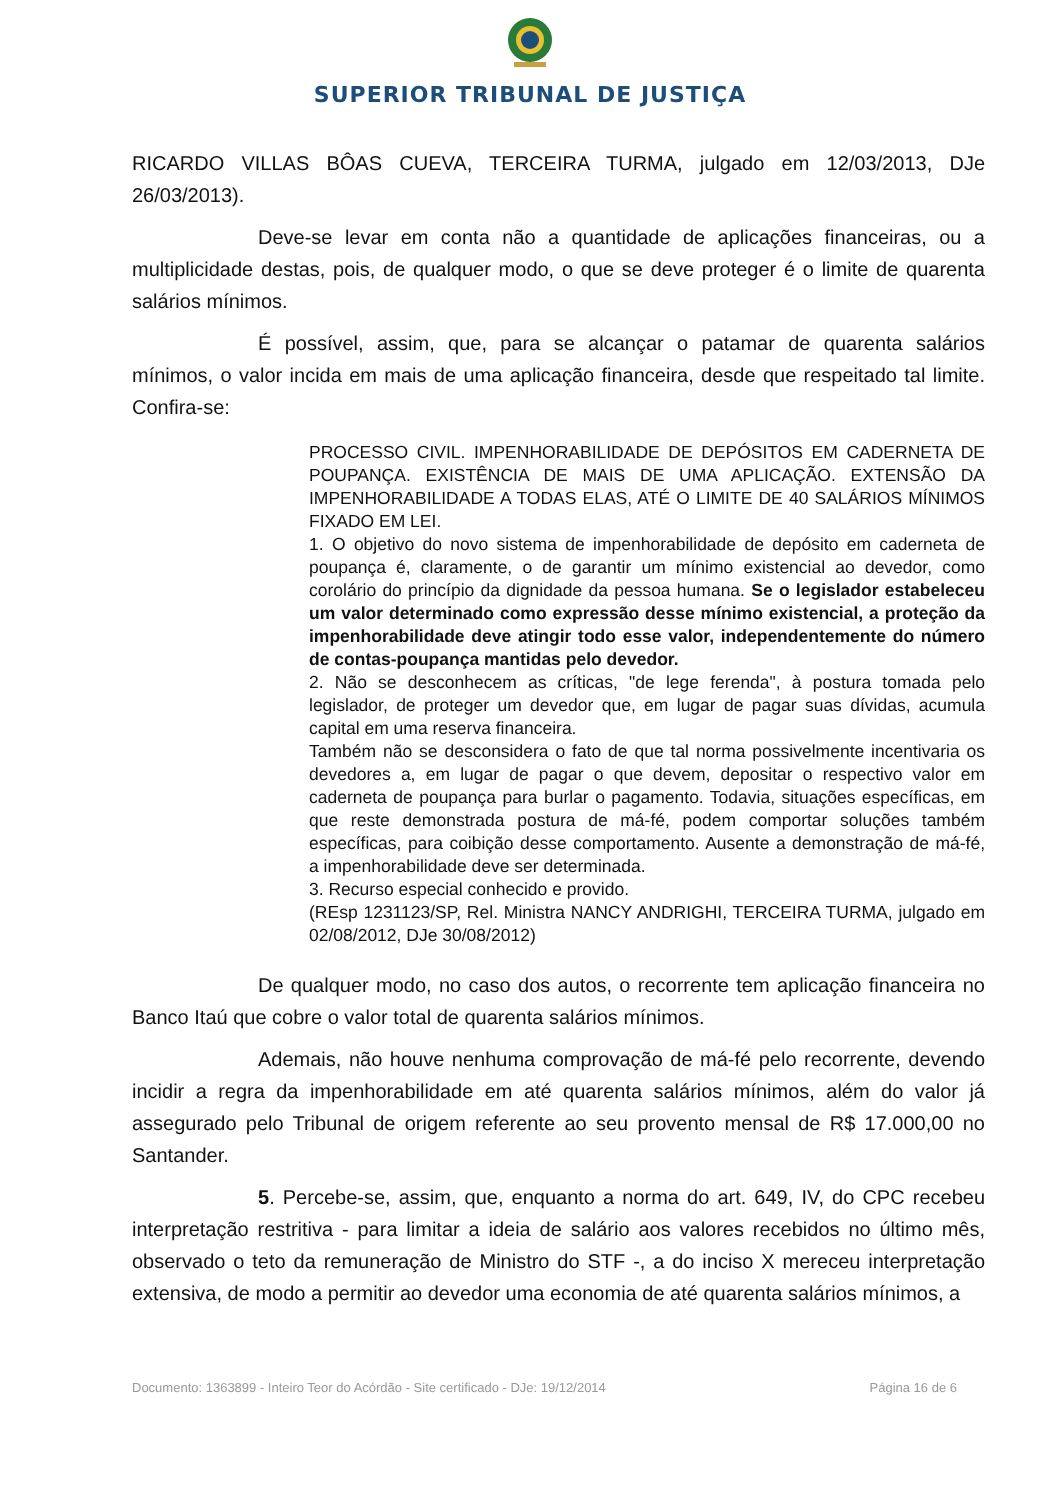SUPERIOR TRIBUNAL DE JUSTIÇA
RICARDO VILLAS BÔAS CUEVA, TERCEIRA TURMA, julgado em 12/03/2013, DJe 26/03/2013).
Deve-se levar em conta não a quantidade de aplicações financeiras, ou a multiplicidade destas, pois, de qualquer modo, o que se deve proteger é o limite de quarenta salários mínimos.
É possível, assim, que, para se alcançar o patamar de quarenta salários mínimos, o valor incida em mais de uma aplicação financeira, desde que respeitado tal limite. Confira-se:
PROCESSO CIVIL. IMPENHORABILIDADE DE DEPÓSITOS EM CADERNETA DE POUPANÇA. EXISTÊNCIA DE MAIS DE UMA APLICAÇÃO. EXTENSÃO DA IMPENHORABILIDADE A TODAS ELAS, ATÉ O LIMITE DE 40 SALÁRIOS MÍNIMOS FIXADO EM LEI.
1. O objetivo do novo sistema de impenhorabilidade de depósito em caderneta de poupança é, claramente, o de garantir um mínimo existencial ao devedor, como corolário do princípio da dignidade da pessoa humana. Se o legislador estabeleceu um valor determinado como expressão desse mínimo existencial, a proteção da impenhorabilidade deve atingir todo esse valor, independentemente do número de contas-poupança mantidas pelo devedor.
2. Não se desconhecem as críticas, "de lege ferenda", à postura tomada pelo legislador, de proteger um devedor que, em lugar de pagar suas dívidas, acumula capital em uma reserva financeira.
Também não se desconsidera o fato de que tal norma possivelmente incentivaria os devedores a, em lugar de pagar o que devem, depositar o respectivo valor em caderneta de poupança para burlar o pagamento. Todavia, situações específicas, em que reste demonstrada postura de má-fé, podem comportar soluções também específicas, para coibição desse comportamento. Ausente a demonstração de má-fé, a impenhorabilidade deve ser determinada.
3. Recurso especial conhecido e provido.
(REsp 1231123/SP, Rel. Ministra NANCY ANDRIGHI, TERCEIRA TURMA, julgado em 02/08/2012, DJe 30/08/2012)
De qualquer modo, no caso dos autos, o recorrente tem aplicação financeira no Banco Itaú que cobre o valor total de quarenta salários mínimos.
Ademais, não houve nenhuma comprovação de má-fé pelo recorrente, devendo incidir a regra da impenhorabilidade em até quarenta salários mínimos, além do valor já assegurado pelo Tribunal de origem referente ao seu provento mensal de R$ 17.000,00 no Santander.
5. Percebe-se, assim, que, enquanto a norma do art. 649, IV, do CPC recebeu interpretação restritiva - para limitar a ideia de salário aos valores recebidos no último mês, observado o teto da remuneração de Ministro do STF -, a do inciso X mereceu interpretação extensiva, de modo a permitir ao devedor uma economia de até quarenta salários mínimos, a
Documento: 1363899 - Inteiro Teor do Acórdão - Site certificado - DJe: 19/12/2014 Página 16 de 6